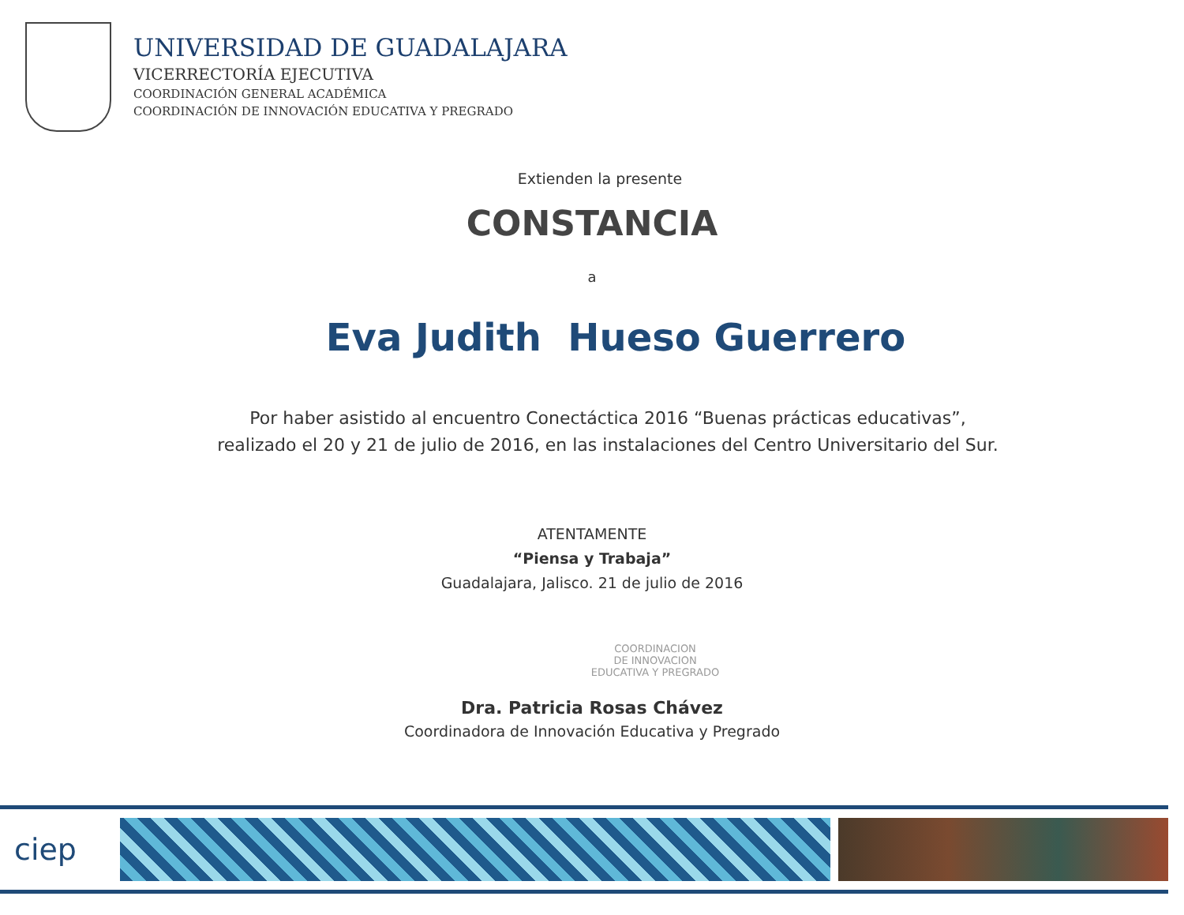UNIVERSIDAD DE GUADALAJARA
VICERRECTORÍA EJECUTIVA
COORDINACIÓN GENERAL ACADÉMICA
COORDINACIÓN DE INNOVACIÓN EDUCATIVA Y PREGRADO
Extienden la presente
CONSTANCIA
a
Eva Judith Hueso Guerrero
Por haber asistido al encuentro Conectáctica 2016 “Buenas prácticas educativas”,
realizado el 20 y 21 de julio de 2016, en las instalaciones del Centro Universitario del Sur.
ATENTAMENTE
“Piensa y Trabaja”
Guadalajara, Jalisco. 21 de julio de 2016
COORDINACION
DE INNOVACION
EDUCATIVA Y PREGRADO
Dra. Patricia Rosas Chávez
Coordinadora de Innovación Educativa y Pregrado
ciep